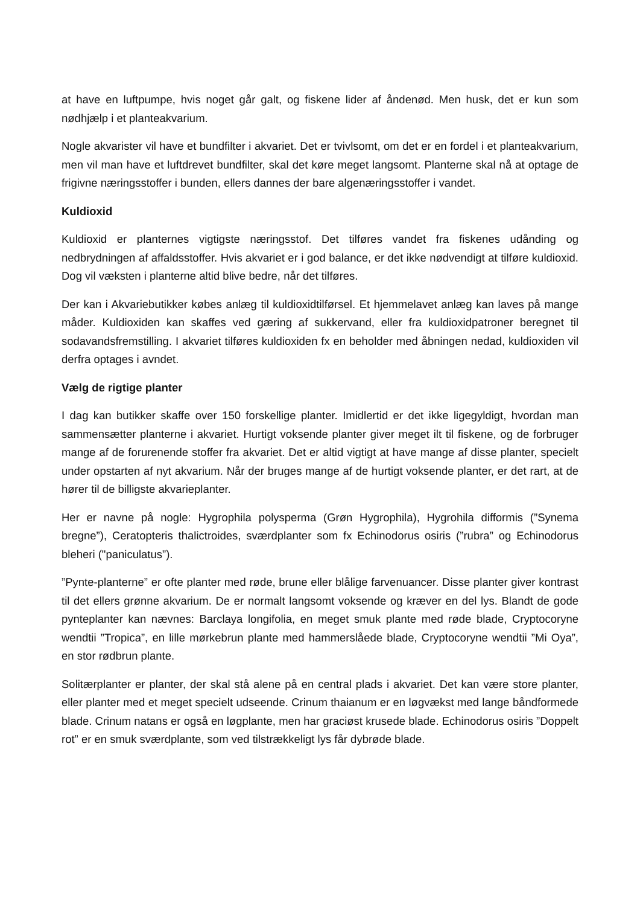at have en luftpumpe, hvis noget går galt, og fiskene lider af åndenød. Men husk, det er kun som nødhjælp i et planteakvarium.
Nogle akvarister vil have et bundfilter i akvariet. Det er tvivlsomt, om det er en fordel i et planteakvarium, men vil man have et luftdrevet bundfilter, skal det køre meget langsomt. Planterne skal nå at optage de frigivne næringsstoffer i bunden, ellers dannes der bare algenæringsstoffer i vandet.
Kuldioxid
Kuldioxid er planternes vigtigste næringsstof. Det tilføres vandet fra fiskenes udånding og nedbrydningen af affaldsstoffer. Hvis akvariet er i god balance, er det ikke nødvendigt at tilføre kuldioxid. Dog vil væksten i planterne altid blive bedre, når det tilføres.
Der kan i Akvariebutikker købes anlæg til kuldioxidtilførsel. Et hjemmelavet anlæg kan laves på mange måder. Kuldioxiden kan skaffes ved gæring af sukkervand, eller fra kuldioxidpatroner beregnet til sodavandsfremstilling. I akvariet tilføres kuldioxiden fx en beholder med åbningen nedad, kuldioxiden vil derfra optages i avndet.
Vælg de rigtige planter
I dag kan butikker skaffe over 150 forskellige planter. Imidlertid er det ikke ligegyldigt, hvordan man sammensætter planterne i akvariet. Hurtigt voksende planter giver meget ilt til fiskene, og de forbruger mange af de forurenende stoffer fra akvariet. Det er altid vigtigt at have mange af disse planter, specielt under opstarten af nyt akvarium. Når der bruges mange af de hurtigt voksende planter, er det rart, at de hører til de billigste akvarieplanter.
Her er navne på nogle: Hygrophila polysperma (Grøn Hygrophila), Hygrohila difformis (”Synema bregne”), Ceratopteris thalictroides, sværdplanter som fx Echinodorus osiris (”rubra” og Echinodorus bleheri ("paniculatus”).
”Pynte-planterne” er ofte planter med røde, brune eller blålige farvenuancer. Disse planter giver kontrast til det ellers grønne akvarium. De er normalt langsomt voksende og kræver en del lys. Blandt de gode pynteplanter kan nævnes: Barclaya longifolia, en meget smuk plante med røde blade, Cryptocoryne wendtii ”Tropica”, en lille mørkebrun plante med hammerslåede blade, Cryptocoryne wendtii ”Mi Oya”, en stor rødbrun plante.
Solitærplanter er planter, der skal stå alene på en central plads i akvariet. Det kan være store planter, eller planter med et meget specielt udseende. Crinum thaianum er en løgvækst med lange båndformede blade. Crinum natans er også en løgplante, men har graciøst krusede blade. Echinodorus osiris ”Doppelt rot” er en smuk sværdplante, som ved tilstrækkeligt lys får dybrøde blade.